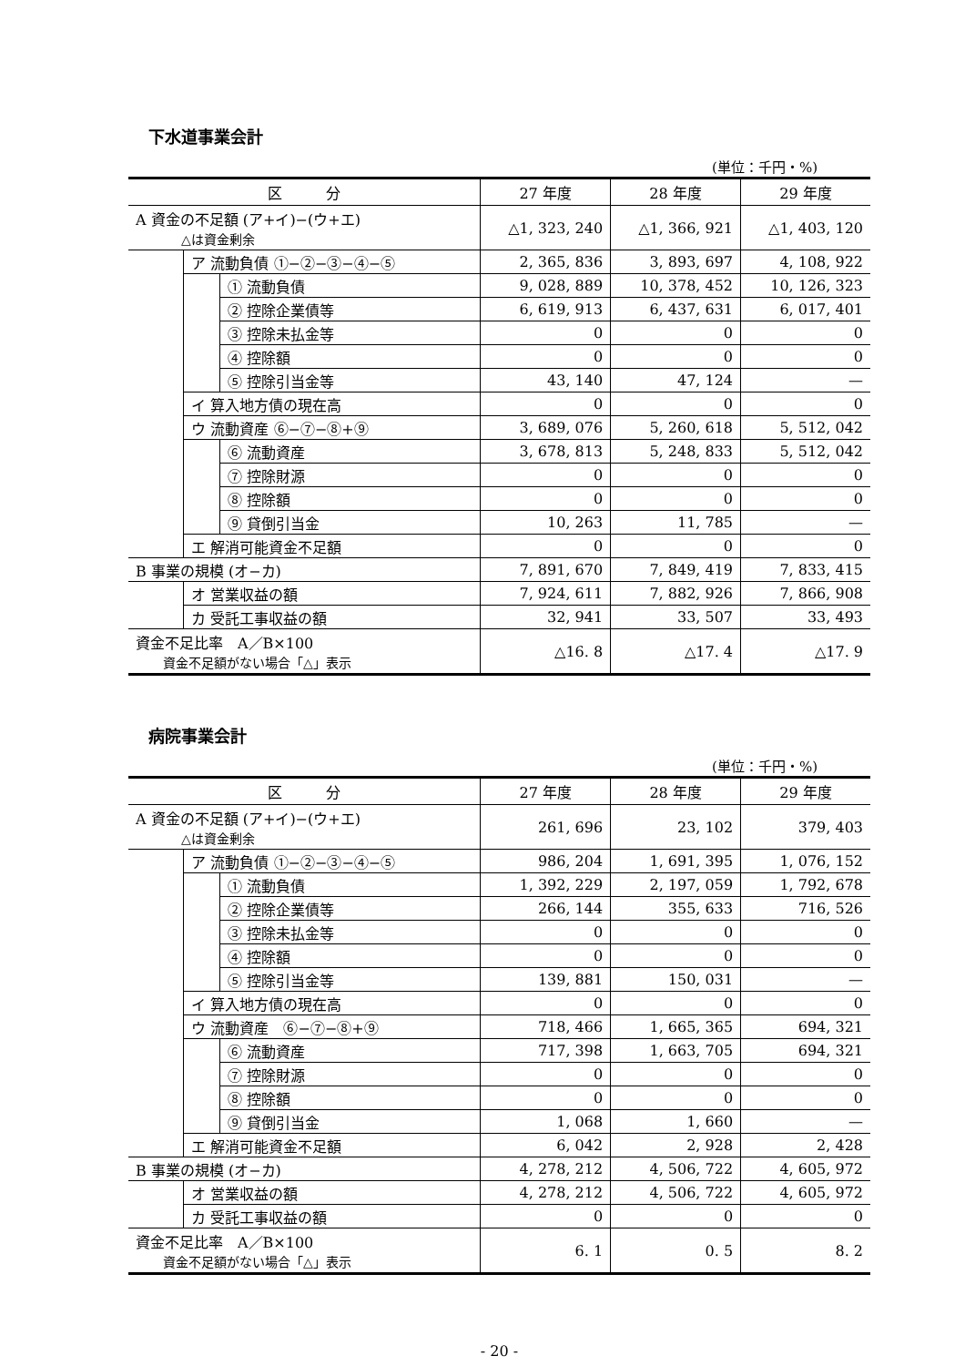下水道事業会計
(単位：千円・%)
| 区 分 | | | 27 年度 | 28 年度 | 29 年度 |
| --- | --- | --- | --- | --- | --- |
| A 資金の不足額 (ア+イ)−(ウ+エ) △は資金剰余 | | | △1, 323, 240 | △1, 366, 921 | △1, 403, 120 |
| | ア 流動負債 ①−②−③−④−⑤ | | 2, 365, 836 | 3, 893, 697 | 4, 108, 922 |
| | | ① 流動負債 | 9, 028, 889 | 10, 378, 452 | 10, 126, 323 |
| | | ② 控除企業債等 | 6, 619, 913 | 6, 437, 631 | 6, 017, 401 |
| | | ③ 控除未払金等 | 0 | 0 | 0 |
| | | ④ 控除額 | 0 | 0 | 0 |
| | | ⑤ 控除引当金等 | 43, 140 | 47, 124 | — |
| | イ 算入地方債の現在高 | | 0 | 0 | 0 |
| | ウ 流動資産 ⑥−⑦−⑧+⑨ | | 3, 689, 076 | 5, 260, 618 | 5, 512, 042 |
| | | ⑥ 流動資産 | 3, 678, 813 | 5, 248, 833 | 5, 512, 042 |
| | | ⑦ 控除財源 | 0 | 0 | 0 |
| | | ⑧ 控除額 | 0 | 0 | 0 |
| | | ⑨ 貸倒引当金 | 10, 263 | 11, 785 | — |
| | エ 解消可能資金不足額 | | 0 | 0 | 0 |
| B 事業の規模 (オ−カ) | | | 7, 891, 670 | 7, 849, 419 | 7, 833, 415 |
| | オ 営業収益の額 | | 7, 924, 611 | 7, 882, 926 | 7, 866, 908 |
| | カ 受託工事収益の額 | | 32, 941 | 33, 507 | 33, 493 |
| 資金不足比率 A／B×100 資金不足額がない場合「△」表示 | | | △16. 8 | △17. 4 | △17. 9 |
病院事業会計
(単位：千円・%)
| 区 分 | | | 27 年度 | 28 年度 | 29 年度 |
| --- | --- | --- | --- | --- | --- |
| A 資金の不足額 (ア+イ)−(ウ+エ) △は資金剰余 | | | 261, 696 | 23, 102 | 379, 403 |
| | ア 流動負債 ①−②−③−④−⑤ | | 986, 204 | 1, 691, 395 | 1, 076, 152 |
| | | ① 流動負債 | 1, 392, 229 | 2, 197, 059 | 1, 792, 678 |
| | | ② 控除企業債等 | 266, 144 | 355, 633 | 716, 526 |
| | | ③ 控除未払金等 | 0 | 0 | 0 |
| | | ④ 控除額 | 0 | 0 | 0 |
| | | ⑤ 控除引当金等 | 139, 881 | 150, 031 | — |
| | イ 算入地方債の現在高 | | 0 | 0 | 0 |
| | ウ 流動資産 ⑥−⑦−⑧+⑨ | | 718, 466 | 1, 665, 365 | 694, 321 |
| | | ⑥ 流動資産 | 717, 398 | 1, 663, 705 | 694, 321 |
| | | ⑦ 控除財源 | 0 | 0 | 0 |
| | | ⑧ 控除額 | 0 | 0 | 0 |
| | | ⑨ 貸倒引当金 | 1, 068 | 1, 660 | — |
| | エ 解消可能資金不足額 | | 6, 042 | 2, 928 | 2, 428 |
| B 事業の規模 (オ−カ) | | | 4, 278, 212 | 4, 506, 722 | 4, 605, 972 |
| | オ 営業収益の額 | | 4, 278, 212 | 4, 506, 722 | 4, 605, 972 |
| | カ 受託工事収益の額 | | 0 | 0 | 0 |
| 資金不足比率 A／B×100 資金不足額がない場合「△」表示 | | | 6. 1 | 0. 5 | 8. 2 |
- 20 -